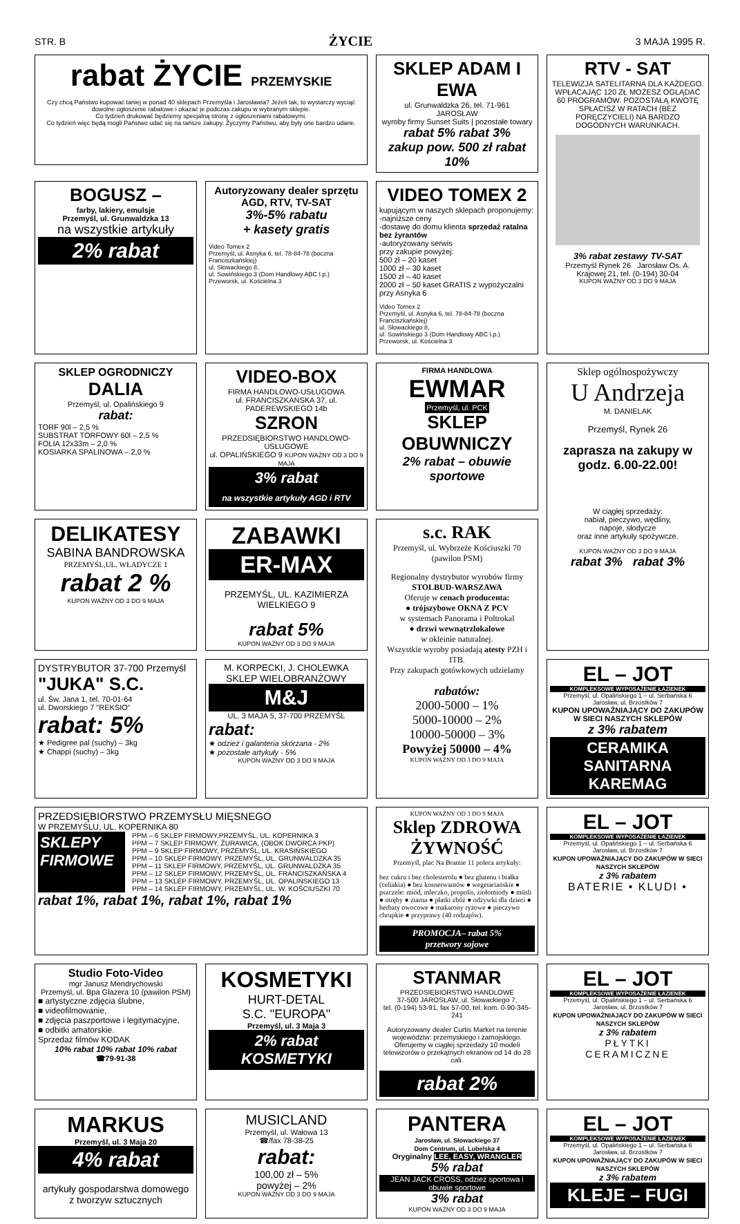STR. B ŻYCIE 3 MAJA 1995 R.
rabat ŻYCIE PRZEMYSKIE
Czy chcą Państwo kupować taniej w ponad 40 sklepach Przemyśla i Jarosławia? Jeżeli tak, to wystarczy wyciąć dowolne ogłoszenie rabatowe i okazać je podczas zakupu w wybranym sklepie.
Co tydzień drukować będziemy specjalną stronę z ogłoszeniami rabatowymi.
Co tydzień więc będą mogli Państwo udać się na tańsze zakupy. Życzymy Państwu, aby były one bardzo udane.
SKLEP ADAM I EWA
ul. Grunwaldzka 26, tel. 71-961
JAROSŁAW
wyroby firmy Sunset Suits | pozostałe towary
rabat 5% rabat 3%
zakup pow. 500 zł rabat 10%
RTV - SAT
TELEWIZJA SATELITARNA DLA KAŻDEGO. WPŁACAJĄC 120 ZŁ MOŻESZ OGLĄDAĆ 60 PROGRAMÓW. POZOSTAŁĄ KWOTĘ SPŁACISZ W RATACH (BEZ PORĘCZYCIELI) NA BARDZO DOGODNYCH WARUNKACH.
3% rabat zestawy TV-SAT
Przemyśl Rynek 26 Jarosław Os. A. Krajowej 21, tel. (0-194) 30-04
KUPON WAŻNY OD 3 DO 9 MAJA
BOGUSZ –
farby, lakiery, emulsje
Przemyśl, ul. Grunwaldzka 13
na wszystkie artykuły
2% rabat
Autoryzowany dealer sprzętu AGD, RTV, TV-SAT
3%-5% rabatu
+ kasety gratis
Video Tomex 2
Przemyśl, ul. Asnyka 6, tel. 78-84-78 (boczna Franciszkańskiej)
ul. Słowackiego 8,
ul. Sowińskiego 3 (Dom Handlowy ABC I.p.)
Przeworsk, ul. Kościelna 3
VIDEO TOMEX 2
kupującym w naszych sklepach proponujemy:
-najniższe ceny
-dostawę do domu klienta sprzedaż ratalna bez żyrantów
-autoryzowany serwis
przy zakupie powyżej:
500 zł – 20 kaset
1000 zł – 30 kaset
1500 zł – 40 kaset
2000 zł – 50 kaset GRATIS z wypożyczalni przy Asnyka 6
Video Tomex 2
Przemyśl, ul. Asnyka 6, tel. 78-84-78 (boczna Franciszkańskiej)
ul. Słowackiego 8,
ul. Sowińskiego 3 (Dom Handlowy ABC I.p.)
Przeworsk, ul. Kościelna 3
SKLEP OGRODNICZY
DALIA
Przemyśl, ul. Opalińskiego 9
rabat:
TORF 90l – 2,5 %
SUBSTRAT TORFOWY 60l – 2,5 %
FOLIA 12x33m – 2,0 %
KOSIARKA SPALINOWA – 2,0 %
VIDEO-BOX
FIRMA HANDLOWO-USŁUGOWA
ul. FRANCISZKAŃSKA 37, ul. PADEREWSKIEGO 14b
SZRON
PRZEDSIĘBIORSTWO HANDLOWO-USŁUGOWE
ul. OPALIŃSKIEGO 9 KUPON WAŻNY OD 3 DO 9 MAJA
3% rabat
na wszystkie artykuły AGD i RTV
FIRMA HANDLOWA
EWMAR
Przemyśl, ul. PCK
SKLEP OBUWNICZY
2% rabat – obuwie sportowe
Sklep ogólnospożywczy
U Andrzeja
M. DANIELAK
Przemyśl, Rynek 26
zaprasza na zakupy w godz. 6.00-22.00!
W ciągłej sprzedaży:
nabiał, pieczywo, wędliny,
napoje, słodycze
oraz inne artykuły spożywcze.
KUPON WAŻNY OD 3 DO 9 MAJA
rabat 3% rabat 3%
DELIKATESY
SABINA BANDROWSKA
PRZEMYŚL,UL. WŁADYCZE 1
rabat 2 %
KUPON WAŻNY OD 3 DO 9 MAJA
ZABAWKI
ER-MAX
PRZEMYŚL, UL. KAZIMIERZA WIELKIEGO 9
rabat 5%
KUPON WAŻNY OD 3 DO 9 MAJA
s.c. RAK
Przemyśl, ul. Wybrzeże Kościuszki 70
(pawilon PSM)
Regionalny dystrybutor wyrobów firmy
STOLBUD-WARSZAWA
Oferuje w cenach producenta:
● trójszybowe OKNA Z PCV
w systemach Panorama i Poltrokal
● drzwi wewnątrzlokalowe
w okleinie naturalnej.
Wszystkie wyroby posiadają atesty PZH i ITB.
Przy zakupach gotówkowych udzielamy
rabatów:
2000-5000 – 1%
5000-10000 – 2%
10000-50000 – 3%
Powyżej 50000 – 4%
KUPON WAŻNY OD 3 DO 9 MAJA
DYSTRYBUTOR 37-700 Przemyśl
"JUKA" S.C.
ul. Św. Jana 1, tel. 70-01-64
ul. Dworskiego 7 "REKSIO"
rabat: 5%
★ Pedigree pal (suchy) – 3kg
★ Chappi (suchy) – 3kg
M. KORPECKI, J. CHOLEWKA
SKLEP WIELOBRANŻOWY
M&J
UL. 3 MAJA 5, 37-700 PRZEMYŚL
rabat:
★ odzież i galanteria skórzana - 2%
★ pozostałe artykuły - 5%
KUPON WAŻNY OD 3 DO 9 MAJA
EL – JOT
KOMPLEKSOWE WYPOSAŻENIE ŁAZIENEK
Przemyśl, ul. Opalińskiego 1 – ul. Serbańska 6
Jarosław, ul. Brzostków 7
KUPON UPOWAŻNIAJĄCY DO ZAKUPÓW W SIECI NASZYCH SKLEPÓW
z 3% rabatem
CERAMIKA SANITARNA KAREMAG
PRZEDSIĘBIORSTWO PRZEMYSŁU MIĘSNEGO
W PRZEMYŚLU, UL. KOPERNIKA 80
SKLEPY FIRMOWE
PPM – 6 SKLEP FIRMOWY,PRZEMYŚL, UL. KOPERNIKA 3
PPM – 7 SKLEP FIRMOWY, ŻURAWICA, (OBOK DWORCA PKP)
PPM – 9 SKLEP FIRMOWY, PRZEMYŚL, UL. KRASIŃSKIEGO
PPM – 10 SKLEP FIRMOWY, PRZEMYŚL, UL. GRUNWALDZKA 35
PPM – 11 SKLEP FIRMOWY, PRZEMYŚL, UL. GRUNWALDZKA 35
PPM – 12 SKLEP FIRMOWY, PRZEMYŚL, UL. FRANCISZKAŃSKA 4
PPM – 13 SKLEP FIRMOWY, PRZEMYŚL, UL. OPALIŃSKIEGO 13
PPM – 14 SKLEP FIRMOWY, PRZEMYŚL, UL. W. KOŚCIUSZKI 70
rabat 1%, rabat 1%, rabat 1%, rabat 1%
KUPON WAŻNY OD 3 DO 9 MAJA
Sklep ZDROWA ŻYWNOŚĆ
Przemyśl, plac Na Bramie 11 poleca artykuły:
bez cukru i bez cholesterolu ● bez glutenu i białka (celiakia) ● bez konserwantów ● wegetariańskie ● pszczele: miód, mleczko, propolis, ziołomiody ● müsli ● otręby ● ziarna ● płatki zbóż ● odżywki dla dzieci ● herbaty owocowe ● makarony ryżowe ● pieczywo chrupkie ● przyprawy (40 rodzajów).
PROMOCJA– rabat 5%
przetwory sojowe
EL – JOT
KOMPLEKSOWE WYPOSAŻENIE ŁAZIENEK
Przemyśl, ul. Opalińskiego 1 – ul. Serbańska 6
Jarosław, ul. Brzostków 7
KUPON UPOWAŻNIAJĄCY DO ZAKUPÓW W SIECI NASZYCH SKLEPÓW
z 3% rabatem
BATERIE • KLUDI •
Studio Foto-Video
mgr Janusz Mendrychowski
Przemyśl, ul. Bpa Glazera 10 (pawilon PSM)
■ artystyczne zdjęcia ślubne,
■ videofilmowanie,
■ zdjęcia paszportowe i legitymacyjne,
■ odbitki amatorskie.
Sprzedaż filmów KODAK
10% rabat 10% rabat 10% rabat
☎79-91-38
KOSMETYKI
HURT-DETAL
S.C. "EUROPA"
Przemyśl, ul. 3 Maja 3
2% rabat KOSMETYKI
STANMAR
PRZEDSIĘBIORSTWO HANDLOWE
37-500 JAROSŁAW, ul. Słowackiego 7,
tel. (0-194) 53-91, fax 57-00, tel. kom. 0-90-345-241
Autoryzowany dealer Curtis Market na terenie województw: przemyskiego i zamojskiego. Oferujemy w ciągłej sprzedaży 10 modeli telewizorów o przekątnych ekranów od 14 do 28 cali.
rabat 2%
EL – JOT
KOMPLEKSOWE WYPOSAŻENIE ŁAZIENEK
Przemyśl, ul. Opalińskiego 1 – ul. Serbańska 6
Jarosław, ul. Brzostków 7
KUPON UPOWAŻNIAJĄCY DO ZAKUPÓW W SIECI NASZYCH SKLEPÓW
z 3% rabatem
PŁYTKI
CERAMICZNE
MARKUS
Przemyśl, ul. 3 Maja 20
4% rabat
artykuły gospodarstwa domowego
z tworzyw sztucznych
MUSICLAND
Przemyśl, ul. Wałowa 13
☎/fax 78-38-25
rabat:
100,00 zł – 5%
powyżej – 2%
KUPON WAŻNY OD 3 DO 9 MAJA
PANTERA
Jarosław, ul. Słowackiego 37
Dom Centrum, ul. Lubelska 4
Oryginalny LEE, EASY, WRANGLER
5% rabat
JEAN JACK CROSS, odzież sportowa i obuwie sportowe
3% rabat
KUPON WAŻNY OD 3 DO 9 MAJA
EL – JOT
KOMPLEKSOWE WYPOSAŻENIE ŁAZIENEK
Przemyśl, ul. Opalińskiego 1 – ul. Serbańska 6
Jarosław, ul. Brzostków 7
KUPON UPOWAŻNIAJĄCY DO ZAKUPÓW W SIECI NASZYCH SKLEPÓW
z 3% rabatem
KLEJE – FUGI